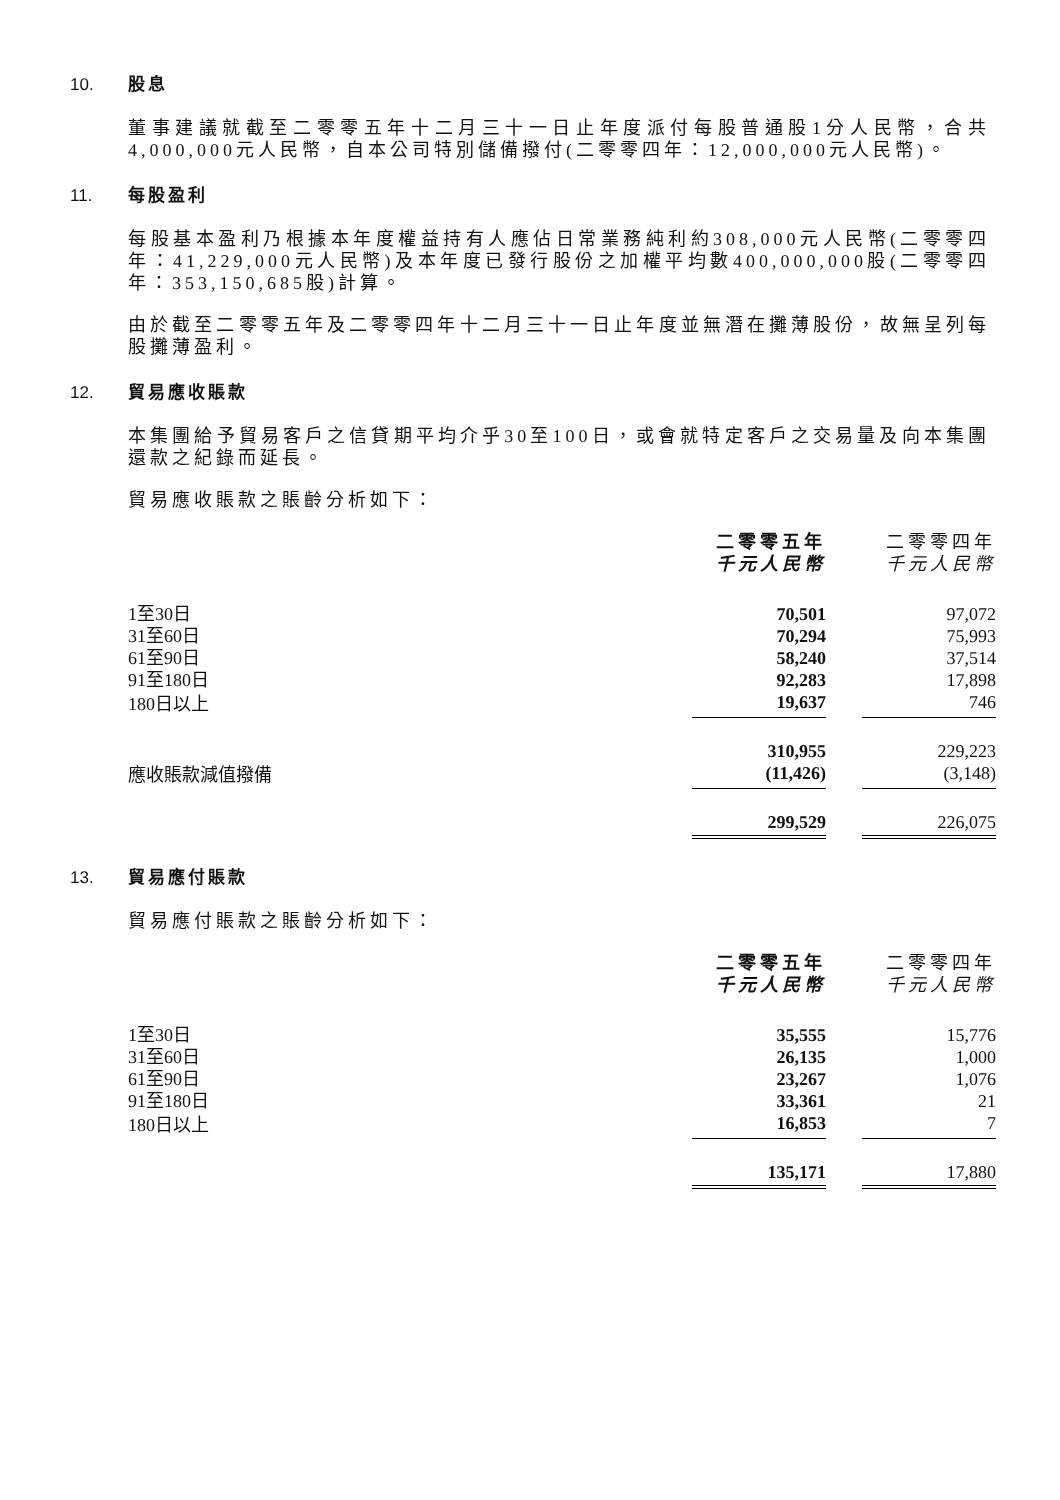10. 股息
董事建議就截至二零零五年十二月三十一日止年度派付每股普通股1分人民幣，合共4,000,000元人民幣，自本公司特別儲備撥付(二零零四年：12,000,000元人民幣)。
11. 每股盈利
每股基本盈利乃根據本年度權益持有人應佔日常業務純利約308,000元人民幣(二零零四年：41,229,000元人民幣)及本年度已發行股份之加權平均數400,000,000股(二零零四年：353,150,685股)計算。
由於截至二零零五年及二零零四年十二月三十一日止年度並無潛在攤薄股份，故無呈列每股攤薄盈利。
12. 貿易應收賬款
本集團給予貿易客戶之信貸期平均介乎30至100日，或會就特定客戶之交易量及向本集團還款之紀錄而延長。
貿易應收賬款之賬齡分析如下：
| | 二零零五年 千元人民幣 | | 二零零四年 千元人民幣 |
| 1至30日 | 70,501 | | 97,072 |
| 31至60日 | 70,294 | | 75,993 |
| 61至90日 | 58,240 | | 37,514 |
| 91至180日 | 92,283 | | 17,898 |
| 180日以上 | 19,637 | | 746 |
| | 310,955 | | 229,223 |
| 應收賬款減值撥備 | (11,426) | | (3,148) |
| | 299,529 | | 226,075 |
13. 貿易應付賬款
貿易應付賬款之賬齡分析如下：
| | 二零零五年 千元人民幣 | | 二零零四年 千元人民幣 |
| 1至30日 | 35,555 | | 15,776 |
| 31至60日 | 26,135 | | 1,000 |
| 61至90日 | 23,267 | | 1,076 |
| 91至180日 | 33,361 | | 21 |
| 180日以上 | 16,853 | | 7 |
| | 135,171 | | 17,880 |